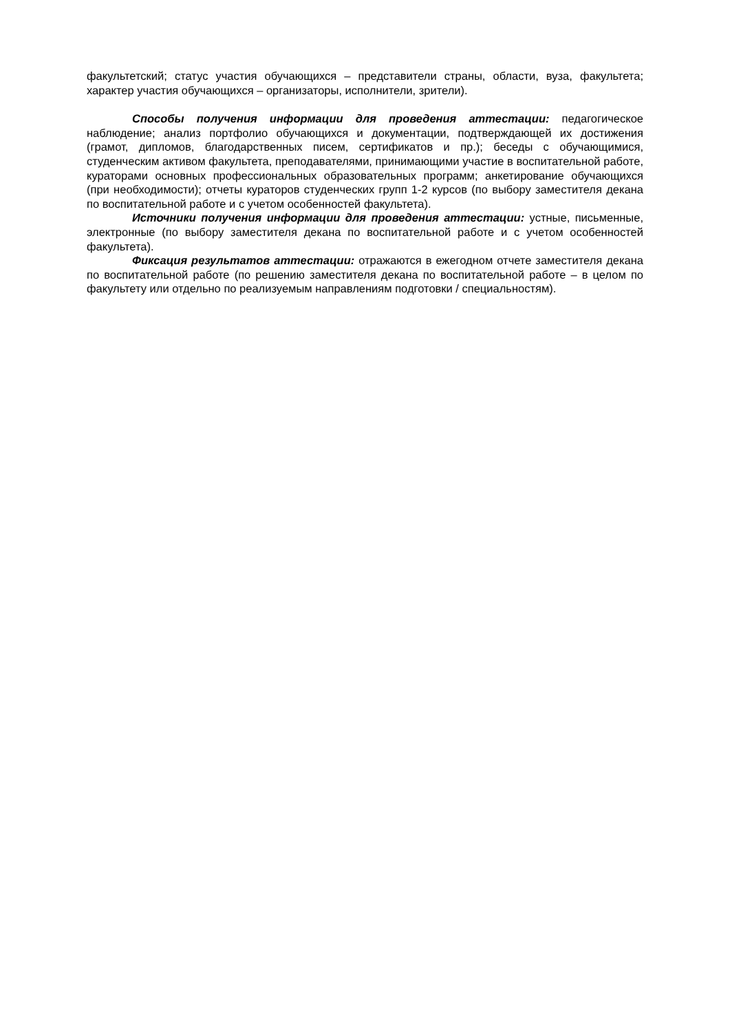факультетский; статус участия обучающихся – представители страны, области, вуза, факультета; характер участия обучающихся – организаторы, исполнители, зрители).
Способы получения информации для проведения аттестации: педагогическое наблюдение; анализ портфолио обучающихся и документации, подтверждающей их достижения (грамот, дипломов, благодарственных писем, сертификатов и пр.); беседы с обучающимися, студенческим активом факультета, преподавателями, принимающими участие в воспитательной работе, кураторами основных профессиональных образовательных программ; анкетирование обучающихся (при необходимости); отчеты кураторов студенческих групп 1-2 курсов (по выбору заместителя декана по воспитательной работе и с учетом особенностей факультета).
Источники получения информации для проведения аттестации: устные, письменные, электронные (по выбору заместителя декана по воспитательной работе и с учетом особенностей факультета).
Фиксация результатов аттестации: отражаются в ежегодном отчете заместителя декана по воспитательной работе (по решению заместителя декана по воспитательной работе – в целом по факультету или отдельно по реализуемым направлениям подготовки / специальностям).